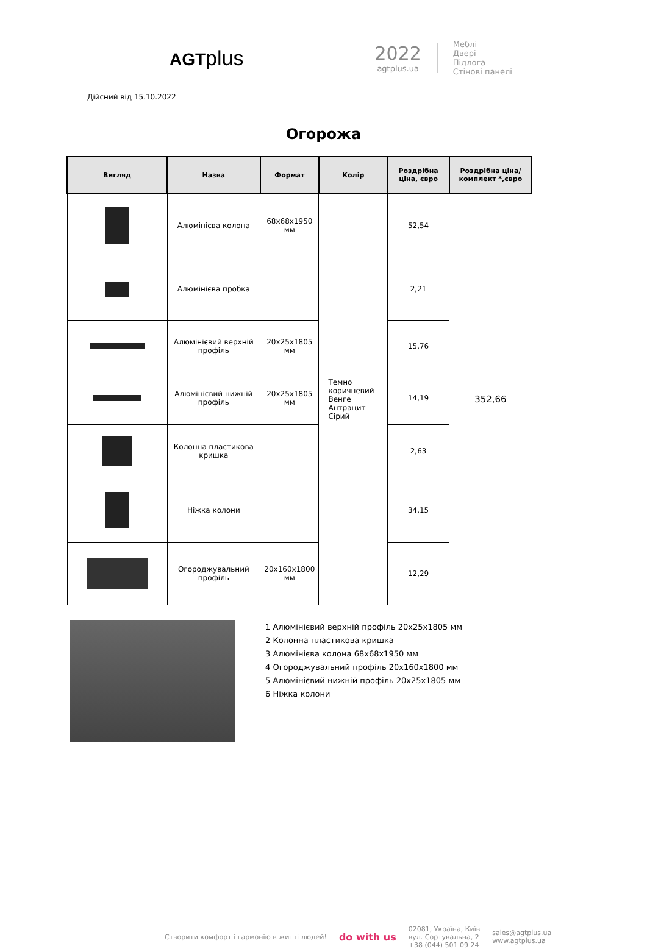AGTplus
2022
agtplus.ua
Меблі
Двері
Підлога
Стінові панелі
Дійсний від 15.10.2022
Огорожа
| Вигляд | Назва | Формат | Колір | Роздрібна ціна, євро | Роздрібна ціна/комплект *,євро |
| --- | --- | --- | --- | --- | --- |
| | Алюмінієва колона | 68x68x1950 мм | Темно коричневий Венге Антрацит Сірий | 52,54 | 352,66 |
| | Алюмінієва пробка | | | 2,21 | |
| | Алюмінієвий верхній профіль | 20x25x1805 мм | | 15,76 | |
| | Алюмінієвий нижній профіль | 20x25x1805 мм | | 14,19 | |
| | Колонна пластикова кришка | | | 2,63 | |
| | Ніжка колони | | | 34,15 | |
| | Огороджувальний профіль | 20x160x1800 мм | | 12,29 | |
1 Алюмінієвий верхній профіль 20x25x1805 мм
2 Колонна пластикова кришка
3 Алюмінієва колона 68x68x1950 мм
4 Огороджувальний профіль 20x160x1800 мм
5 Алюмінієвий нижній профіль 20x25x1805 мм
6 Ніжка колони
Створити комфорт і гармонію в житті людей! do with us 02081, Україна, Київ
вул. Сортувальна, 2
+38 (044) 501 09 24 sales@agtplus.ua
www.agtplus.ua